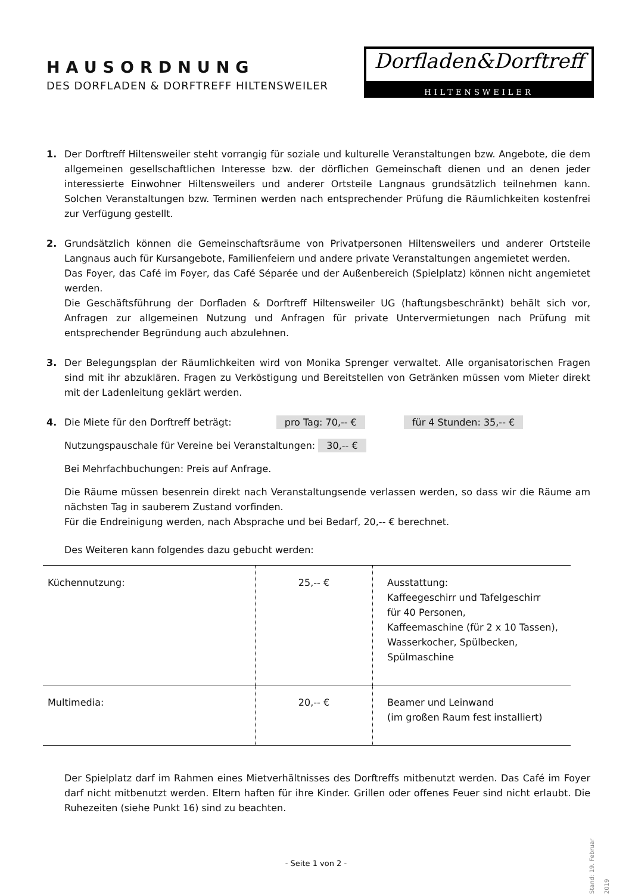HAUSORDNUNG
DES DORFLADEN & DORFTREFF HILTENSWEILER
Dorfladen&Dorftreff
HILTENSWEILER
1. Der Dorftreff Hiltensweiler steht vorrangig für soziale und kulturelle Veranstaltungen bzw. Angebote, die dem allgemeinen gesellschaftlichen Interesse bzw. der dörflichen Gemeinschaft dienen und an denen jeder interessierte Einwohner Hiltensweilers und anderer Ortsteile Langnaus grundsätzlich teilnehmen kann. Solchen Veranstaltungen bzw. Terminen werden nach entsprechender Prüfung die Räumlichkeiten kostenfrei zur Verfügung gestellt.
2. Grundsätzlich können die Gemeinschaftsräume von Privatpersonen Hiltensweilers und anderer Ortsteile Langnaus auch für Kursangebote, Familienfeiern und andere private Veranstaltungen angemietet werden.
Das Foyer, das Café im Foyer, das Café Séparée und der Außenbereich (Spielplatz) können nicht angemietet werden.
Die Geschäftsführung der Dorfladen & Dorftreff Hiltensweiler UG (haftungsbeschränkt) behält sich vor, Anfragen zur allgemeinen Nutzung und Anfragen für private Untervermietungen nach Prüfung mit entsprechender Begründung auch abzulehnen.
3. Der Belegungsplan der Räumlichkeiten wird von Monika Sprenger verwaltet. Alle organisatorischen Fragen sind mit ihr abzuklären. Fragen zu Verköstigung und Bereitstellen von Getränken müssen vom Mieter direkt mit der Ladenleitung geklärt werden.
4. Die Miete für den Dorftreff beträgt: pro Tag: 70,-- € für 4 Stunden: 35,-- €
Nutzungspauschale für Vereine bei Veranstaltungen: 30,-- €
Bei Mehrfachbuchungen: Preis auf Anfrage.
Die Räume müssen besenrein direkt nach Veranstaltungsende verlassen werden, so dass wir die Räume am nächsten Tag in sauberem Zustand vorfinden.
Für die Endreinigung werden, nach Absprache und bei Bedarf, 20,-- € berechnet.
Des Weiteren kann folgendes dazu gebucht werden:
| Küchennutzung: | 25,-- € | Ausstattung: Kaffeegeschirr und Tafelgeschirr für 40 Personen, Kaffeemaschine (für 2 x 10 Tassen), Wasserkocher, Spülbecken, Spülmaschine |
| Multimedia: | 20,-- € | Beamer und Leinwand (im großen Raum fest installiert) |
Der Spielplatz darf im Rahmen eines Mietverhältnisses des Dorftreffs mitbenutzt werden. Das Café im Foyer darf nicht mitbenutzt werden. Eltern haften für ihre Kinder. Grillen oder offenes Feuer sind nicht erlaubt. Die Ruhezeiten (siehe Punkt 16) sind zu beachten.
- Seite 1 von 2 -
Stand: 19. Februar 2019